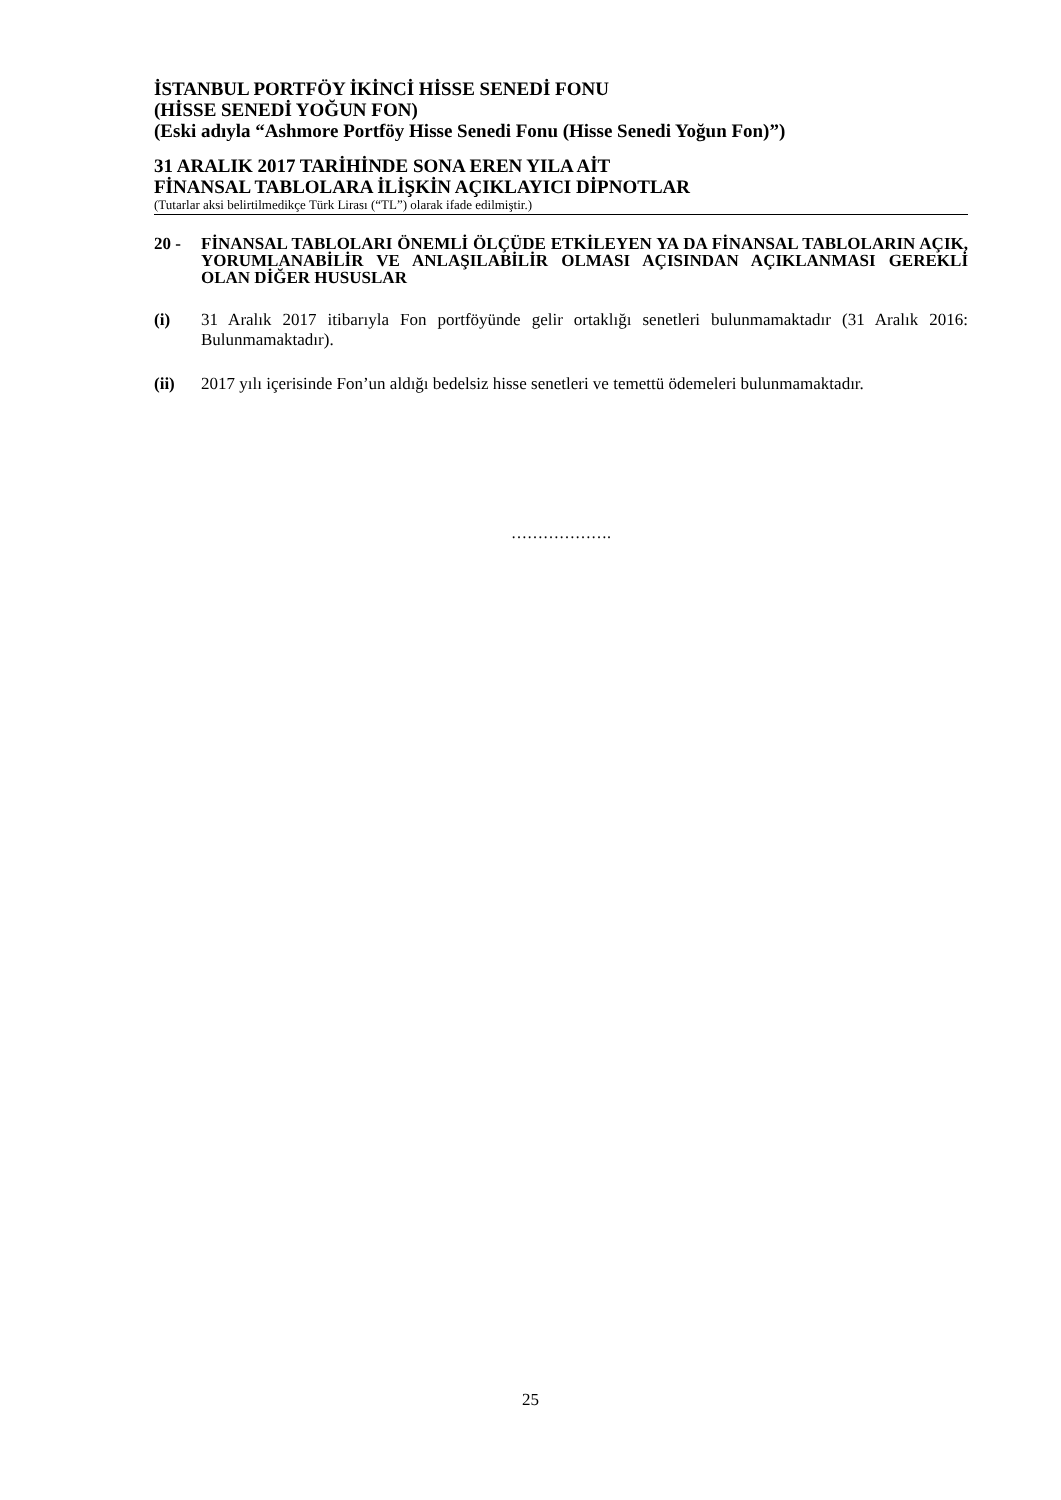İSTANBUL PORTFÖY İKİNCİ HİSSE SENEDİ FONU
(HİSSE SENEDİ YOĞUN FON)
(Eski adıyla “Ashmore Portföy Hisse Senedi Fonu (Hisse Senedi Yoğun Fon)”)
31 ARALIK 2017 TARİHİNDE SONA EREN YILA AİT
FİNANSAL TABLOLARA İLİŞKİN AÇIKLAYICI DİPNOTLAR
(Tutarlar aksi belirtilmedikçe Türk Lirası (“TL”) olarak ifade edilmiştir.)
20 - FİNANSAL TABLOLARI ÖNEMLİ ÖLÇÜDE ETKİLEYEN YA DA FİNANSAL TABLOLARIN AÇIK, YORUMLANABİLİR VE ANLAŞILABİLİR OLMASI AÇISINDAN AÇIKLANMASI GEREKLİ OLAN DİĞER HUSUSLAR
(i) 31 Aralık 2017 itibarıyla Fon portföyünde gelir ortaklığı senetleri bulunmamaktadır (31 Aralık 2016: Bulunmamaktadır).
(ii) 2017 yılı içerisinde Fon’un aldığı bedelsiz hisse senetleri ve temettü ödemeleri bulunmamaktadır.
……………….
25